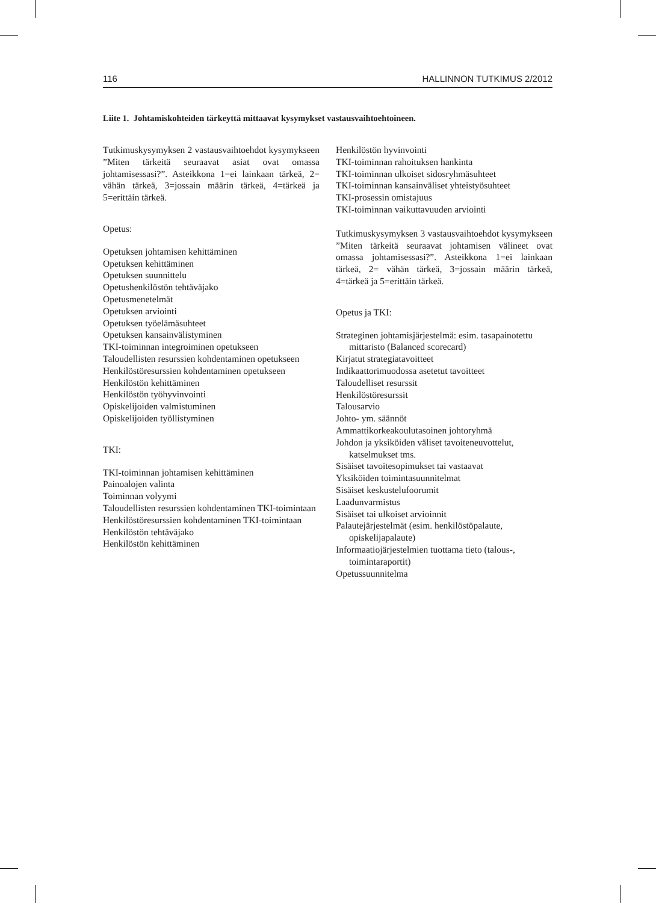116 HALLINNON TUTKIMUS 2/2012
Liite 1. Johtamiskohteiden tärkeyttä mittaavat kysymykset vastausvaihtoehtoineen.
Tutkimuskysymyksen 2 vastausvaihtoehdot kysymykseen ”Miten tärkeitä seuraavat asiat ovat omassa johtamisessasi?”. Asteikkona 1=ei lainkaan tärkeä, 2= vähän tärkeä, 3=jossain määrin tärkeä, 4=tärkeä ja 5=erittäin tärkeä.
Opetus:
Opetuksen johtamisen kehittäminen
Opetuksen kehittäminen
Opetuksen suunnittelu
Opetushenkilöstön tehtäväjako
Opetusmenetelmät
Opetuksen arviointi
Opetuksen työelämäsuhteet
Opetuksen kansainvälistyminen
TKI-toiminnan integroiminen opetukseen
Taloudellisten resurssien kohdentaminen opetukseen
Henkilöstöresurssien kohdentaminen opetukseen
Henkilöstön kehittäminen
Henkilöstön työhyvinvointi
Opiskelijoiden valmistuminen
Opiskelijoiden työllistyminen
TKI:
TKI-toiminnan johtamisen kehittäminen
Painoalojen valinta
Toiminnan volyymi
Taloudellisten resurssien kohdentaminen TKI-toimintaan
Henkilöstöresurssien kohdentaminen TKI-toimintaan
Henkilöstön tehtäväjako
Henkilöstön kehittäminen
Henkilöstön hyvinvointi
TKI-toiminnan rahoituksen hankinta
TKI-toiminnan ulkoiset sidosryhmäsuhteet
TKI-toiminnan kansainväliset yhteistyösuhteet
TKI-prosessin omistajuus
TKI-toiminnan vaikuttavuuden arviointi
Tutkimuskysymyksen 3 vastausvaihtoehdot kysymykseen ”Miten tärkeitä seuraavat johtamisen välineet ovat omassa johtamisessasi?”. Asteikkona 1=ei lainkaan tärkeä, 2= vähän tärkeä, 3=jossain määrin tärkeä, 4=tärkeä ja 5=erittäin tärkeä.
Opetus ja TKI:
Strateginen johtamisjärjestelmä: esim. tasapainotettu mittaristo (Balanced scorecard)
Kirjatut strategiatavoitteet
Indikaattorimuodossa asetetut tavoitteet
Taloudelliset resurssit
Henkilöstöresurssit
Talousarvio
Johto- ym. säännöt
Ammattikorkeakoulutasoinen johtoryhmä
Johdon ja yksiköiden väliset tavoiteneuvottelut, katselmukset tms.
Sisäiset tavoitesopimukset tai vastaavat
Yksiköiden toimintasuunnitelmat
Sisäiset keskustelufoorumit
Laadunvarmistus
Sisäiset tai ulkoiset arvioinnit
Palautejärjestelmät (esim. henkilöstöpalaute, opiskelijapalaute)
Informaatiojärjestelmien tuottama tieto (talous-, toimintaraportit)
Opetussuunnitelma